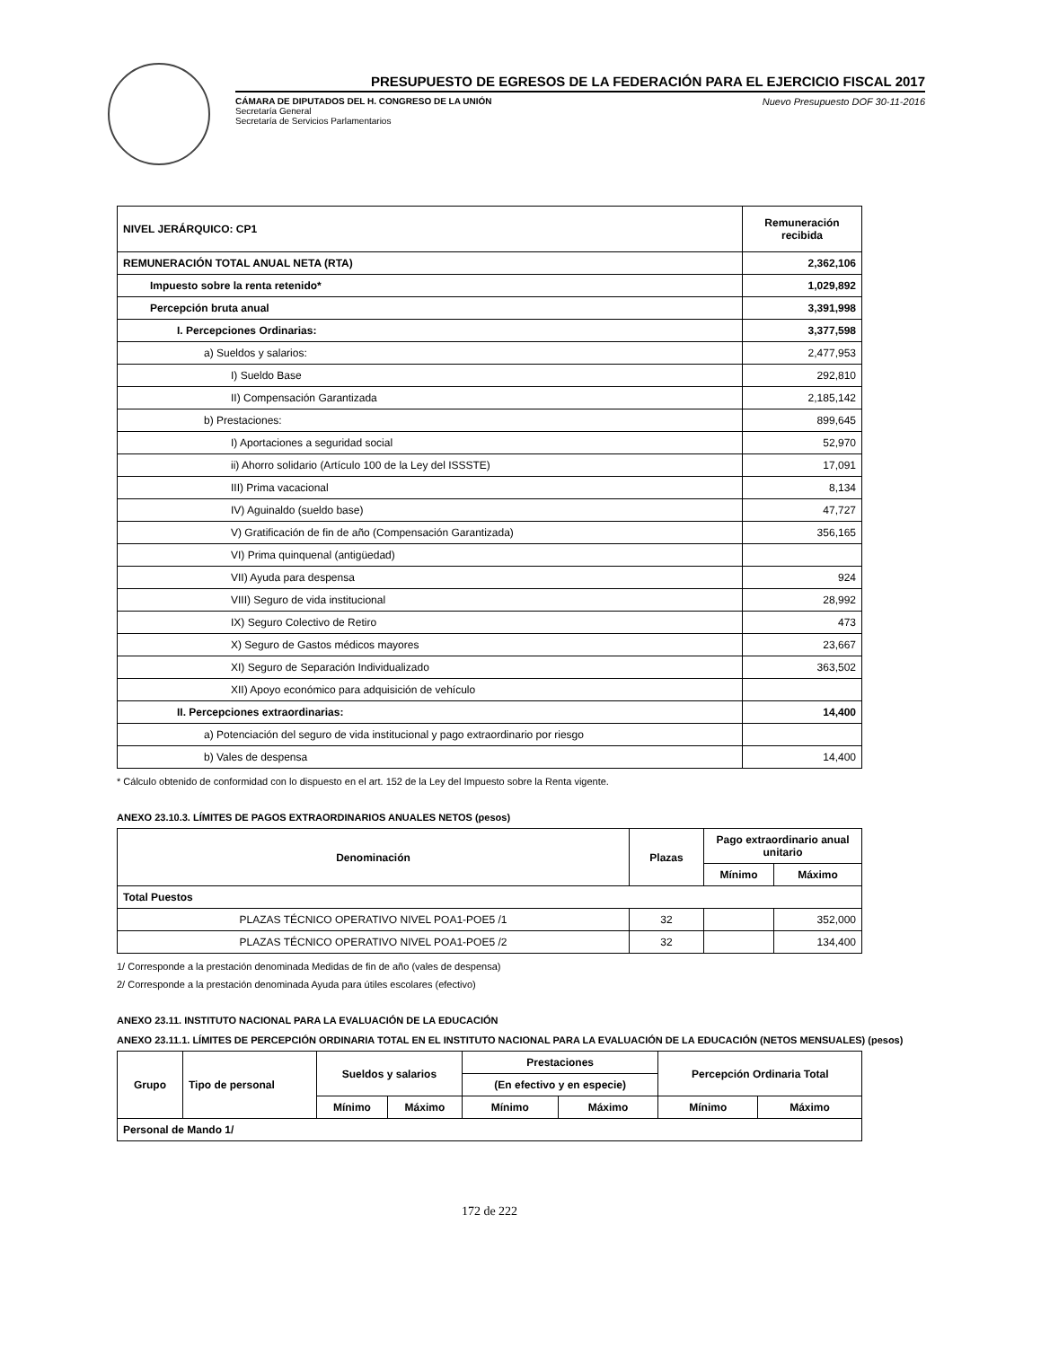PRESUPUESTO DE EGRESOS DE LA FEDERACIÓN PARA EL EJERCICIO FISCAL 2017
CÁMARA DE DIPUTADOS DEL H. CONGRESO DE LA UNIÓN
Secretaría General
Secretaría de Servicios Parlamentarios
Nuevo Presupuesto DOF 30-11-2016
| NIVEL JERÁRQUICO: CP1 | Remuneración recibida |
| --- | --- |
| REMUNERACIÓN TOTAL ANUAL NETA (RTA) | 2,362,106 |
| Impuesto sobre la renta retenido* | 1,029,892 |
| Percepción bruta anual | 3,391,998 |
| I. Percepciones Ordinarias: | 3,377,598 |
| a) Sueldos y salarios: | 2,477,953 |
| I) Sueldo Base | 292,810 |
| II) Compensación Garantizada | 2,185,142 |
| b) Prestaciones: | 899,645 |
| I) Aportaciones a seguridad social | 52,970 |
| ii) Ahorro solidario (Artículo 100 de la Ley del ISSSTE) | 17,091 |
| III) Prima vacacional | 8,134 |
| IV) Aguinaldo (sueldo base) | 47,727 |
| V) Gratificación de fin de año (Compensación Garantizada) | 356,165 |
| VI) Prima quinquenal (antigüedad) | |
| VII) Ayuda para despensa | 924 |
| VIII) Seguro de vida institucional | 28,992 |
| IX) Seguro Colectivo de Retiro | 473 |
| X) Seguro de Gastos médicos mayores | 23,667 |
| XI) Seguro de Separación Individualizado | 363,502 |
| XII) Apoyo económico para adquisición de vehículo | |
| II. Percepciones extraordinarias: | 14,400 |
| a) Potenciación del seguro de vida institucional y pago extraordinario por riesgo | |
| b) Vales de despensa | 14,400 |
* Cálculo obtenido de conformidad con lo dispuesto en el art. 152 de la Ley del Impuesto sobre la Renta vigente.
ANEXO 23.10.3. LÍMITES DE PAGOS EXTRAORDINARIOS ANUALES NETOS (pesos)
| Denominación | Plazas | Pago extraordinario anual unitario | |
| --- | --- | --- | --- |
| | | Mínimo | Máximo |
| Total Puestos | | | |
| PLAZAS TÉCNICO OPERATIVO NIVEL POA1-POE5 /1 | 32 | | 352,000 |
| PLAZAS TÉCNICO OPERATIVO NIVEL POA1-POE5 /2 | 32 | | 134,400 |
1/ Corresponde a la prestación denominada Medidas de fin de año (vales de despensa)
2/ Corresponde a la prestación denominada Ayuda para útiles escolares (efectivo)
ANEXO 23.11. INSTITUTO NACIONAL PARA LA EVALUACIÓN DE LA EDUCACIÓN
ANEXO 23.11.1. LÍMITES DE PERCEPCIÓN ORDINARIA TOTAL EN EL INSTITUTO NACIONAL PARA LA EVALUACIÓN DE LA EDUCACIÓN (NETOS MENSUALES) (pesos)
| Grupo | Tipo de personal | Sueldos y salarios | | Prestaciones | | Percepción Ordinaria Total | |
| --- | --- | --- | --- | --- | --- | --- | --- |
| | | | | (En efectivo y en especie) | | | |
| | | Mínimo | Máximo | Mínimo | Máximo | Mínimo | Máximo |
| Personal de Mando 1/ | | | | | | | |
172 de 222